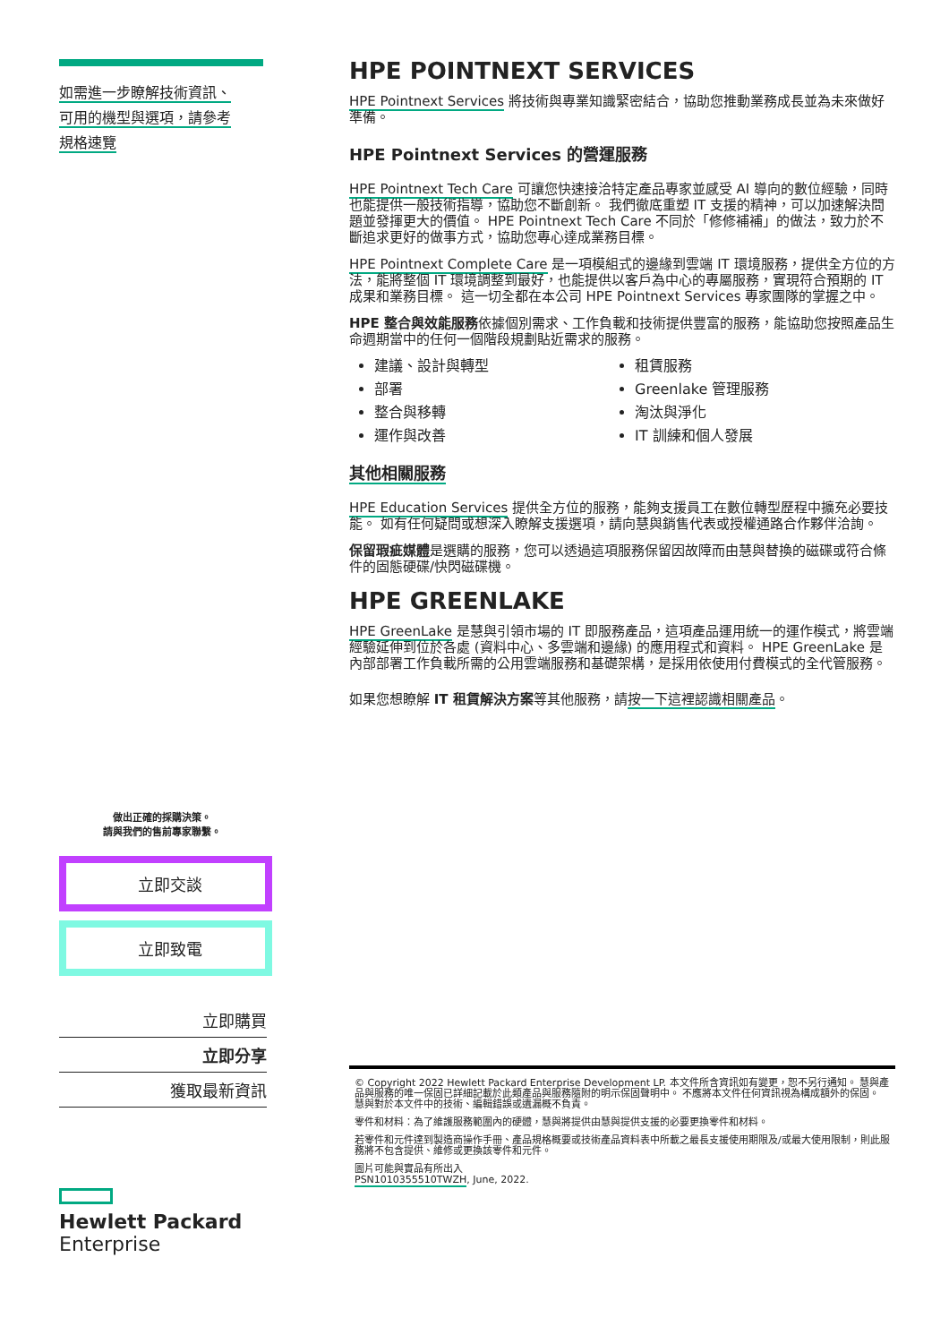如需進一步瞭解技術資訊、
可用的機型與選項，請參考
規格速覽
做出正確的採購決策。
請與我們的售前專家聯繫。
立即交談
立即致電
立即購買
立即分享
獲取最新資訊
Hewlett Packard
Enterprise
HPE POINTNEXT SERVICES
HPE Pointnext Services 將技術與專業知識緊密結合，協助您推動業務成長並為未來做好準備。
HPE Pointnext Services 的營運服務
HPE Pointnext Tech Care 可讓您快速接洽特定產品專家並感受 AI 導向的數位經驗，同時也能提供一般技術指導，協助您不斷創新。 我們徹底重塑 IT 支援的精神，可以加速解決問題並發揮更大的價值。 HPE Pointnext Tech Care 不同於「修修補補」的做法，致力於不斷追求更好的做事方式，協助您專心達成業務目標。
HPE Pointnext Complete Care 是一項模組式的邊緣到雲端 IT 環境服務，提供全方位的方法，能將整個 IT 環境調整到最好，也能提供以客戶為中心的專屬服務，實現符合預期的 IT 成果和業務目標。 這一切全都在本公司 HPE Pointnext Services 專家團隊的掌握之中。
HPE 整合與效能服務依據個別需求、工作負載和技術提供豐富的服務，能協助您按照產品生命週期當中的任何一個階段規劃貼近需求的服務。
建議、設計與轉型
租賃服務
部署
Greenlake 管理服務
整合與移轉
淘汰與淨化
運作與改善
IT 訓練和個人發展
其他相關服務
HPE Education Services 提供全方位的服務，能夠支援員工在數位轉型歷程中擴充必要技能。 如有任何疑問或想深入瞭解支援選項，請向慧與銷售代表或授權通路合作夥伴洽詢。
保留瑕疵媒體是選購的服務，您可以透過這項服務保留因故障而由慧與替換的磁碟或符合條件的固態硬碟/快閃磁碟機。
HPE GREENLAKE
HPE GreenLake 是慧與引領市場的 IT 即服務產品，這項產品運用統一的運作模式，將雲端經驗延伸到位於各處 (資料中心、多雲端和邊緣) 的應用程式和資料。 HPE GreenLake 是內部部署工作負載所需的公用雲端服務和基礎架構，是採用依使用付費模式的全代管服務。
如果您想瞭解 IT 租賃解決方案等其他服務，請按一下這裡認識相關產品。
© Copyright 2022 Hewlett Packard Enterprise Development LP. 本文件所含資訊如有變更，恕不另行通知。 慧與產品與服務的唯一保固已詳細記載於此類產品與服務隨附的明示保固聲明中。 不應將本文件任何資訊視為構成額外的保固。 慧與對於本文件中的技術、編輯錯誤或遺漏概不負責。
零件和材料：為了維護服務範圍內的硬體，慧與將提供由慧與提供支援的必要更換零件和材料。
若零件和元件達到製造商操作手冊、產品規格概要或技術產品資料表中所載之最長支援使用期限及/或最大使用限制，則此服務將不包含提供、維修或更換該零件和元件。
圖片可能與實品有所出入
PSN1010355510TWZH, June, 2022.